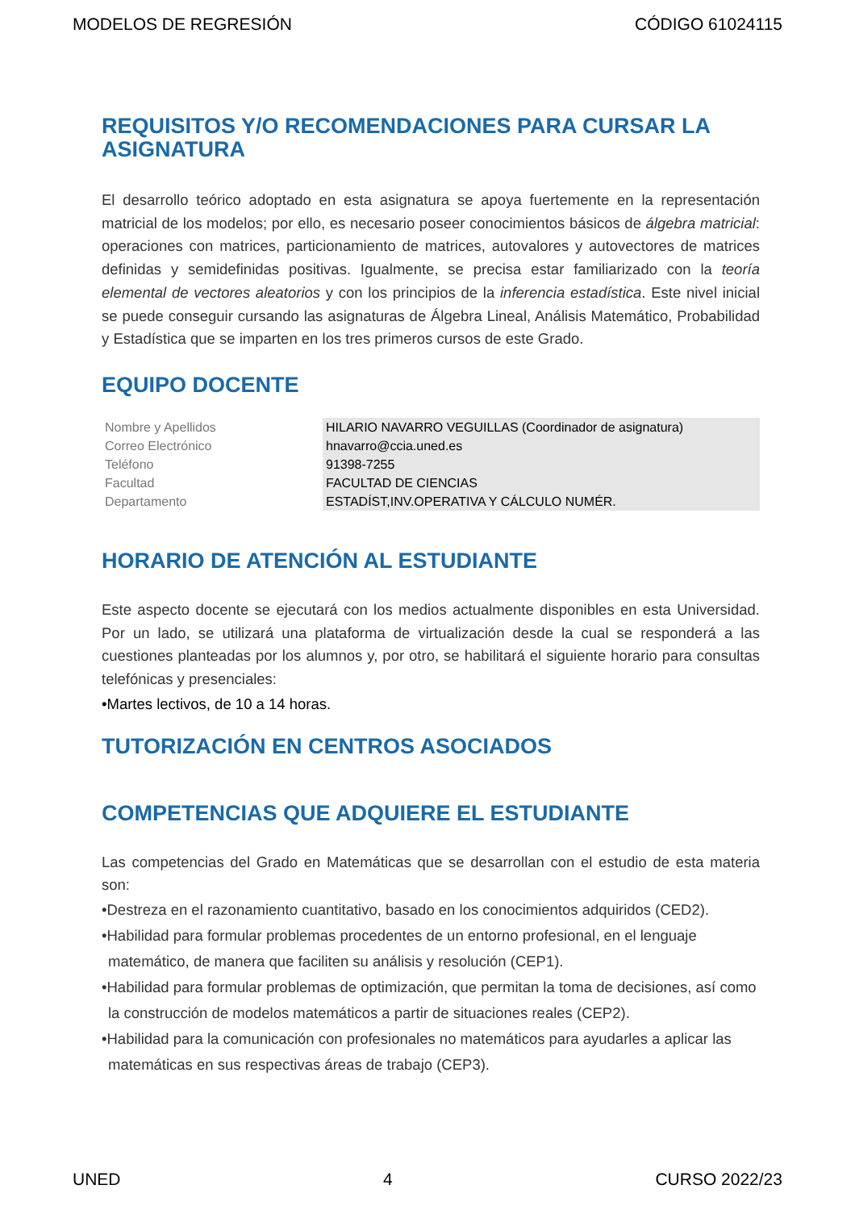MODELOS DE REGRESIÓN CÓDIGO 61024115
REQUISITOS Y/O RECOMENDACIONES PARA CURSAR LA ASIGNATURA
El desarrollo teórico adoptado en esta asignatura se apoya fuertemente en la representación matricial de los modelos; por ello, es necesario poseer conocimientos básicos de álgebra matricial: operaciones con matrices, particionamiento de matrices, autovalores y autovectores de matrices definidas y semidefinidas positivas. Igualmente, se precisa estar familiarizado con la teoría elemental de vectores aleatorios y con los principios de la inferencia estadística. Este nivel inicial se puede conseguir cursando las asignaturas de Álgebra Lineal, Análisis Matemático, Probabilidad y Estadística que se imparten en los tres primeros cursos de este Grado.
EQUIPO DOCENTE
| Nombre y Apellidos | HILARIO NAVARRO VEGUILLAS (Coordinador de asignatura) |
| Correo Electrónico | hnavarro@ccia.uned.es |
| Teléfono | 91398-7255 |
| Facultad | FACULTAD DE CIENCIAS |
| Departamento | ESTADÍST,INV.OPERATIVA Y CÁLCULO NUMÉR. |
HORARIO DE ATENCIÓN AL ESTUDIANTE
Este aspecto docente se ejecutará con los medios actualmente disponibles en esta Universidad. Por un lado, se utilizará una plataforma de virtualización desde la cual se responderá a las cuestiones planteadas por los alumnos y, por otro, se habilitará el siguiente horario para consultas telefónicas y presenciales:
•Martes lectivos, de 10 a 14 horas.
TUTORIZACIÓN EN CENTROS ASOCIADOS
COMPETENCIAS QUE ADQUIERE EL ESTUDIANTE
Las competencias del Grado en Matemáticas que se desarrollan con el estudio de esta materia son:
•Destreza en el razonamiento cuantitativo, basado en los conocimientos adquiridos (CED2).
•Habilidad para formular problemas procedentes de un entorno profesional, en el lenguaje matemático, de manera que faciliten su análisis y resolución (CEP1).
•Habilidad para formular problemas de optimización, que permitan la toma de decisiones, así como la construcción de modelos matemáticos a partir de situaciones reales (CEP2).
•Habilidad para la comunicación con profesionales no matemáticos para ayudarles a aplicar las matemáticas en sus respectivas áreas de trabajo (CEP3).
UNED 4 CURSO 2022/23